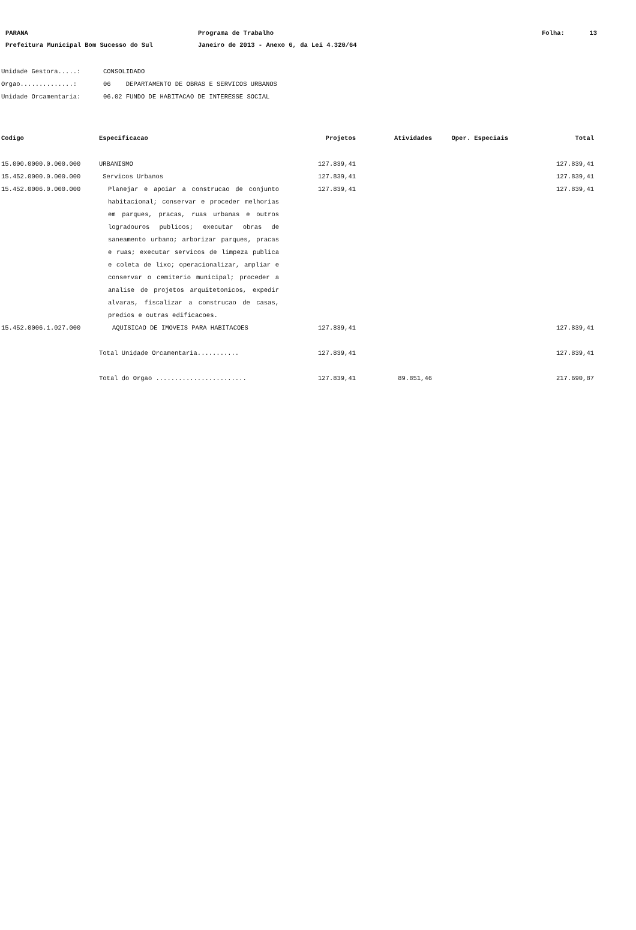PARANA Programa de Trabalho Folha: 13
Prefeitura Municipal Bom Sucesso do Sul Janeiro de 2013 - Anexo 6, da Lei 4.320/64
Unidade Gestora.....: CONSOLIDADO
Orgao..............: 06 DEPARTAMENTO DE OBRAS E SERVICOS URBANOS
Unidade Orcamentaria: 06.02 FUNDO DE HABITACAO DE INTERESSE SOCIAL
| Codigo | Especificacao | Projetos | Atividades | Oper. Especiais | Total |
| --- | --- | --- | --- | --- | --- |
| 15.000.0000.0.000.000 | URBANISMO | 127.839,41 | | | 127.839,41 |
| 15.452.0000.0.000.000 | Servicos Urbanos | 127.839,41 | | | 127.839,41 |
| 15.452.0006.0.000.000 | Planejar e apoiar a construcao de conjunto habitacional; conservar e proceder melhorias em parques, pracas, ruas urbanas e outros logradouros publicos; executar obras de saneamento urbano; arborizar parques, pracas e ruas; executar servicos de limpeza publica e coleta de lixo; operacionalizar, ampliar e conservar o cemiterio municipal; proceder a analise de projetos arquitetonicos, expedir alvaras, fiscalizar a construcao de casas, predios e outras edificacoes. | 127.839,41 | | | 127.839,41 |
| 15.452.0006.1.027.000 | AQUISICAO DE IMOVEIS PARA HABITACOES | 127.839,41 | | | 127.839,41 |
| | Total Unidade Orcamentaria........... | 127.839,41 | | | 127.839,41 |
| | Total do Orgao ........................ | 127.839,41 | 89.851,46 | | 217.690,87 |